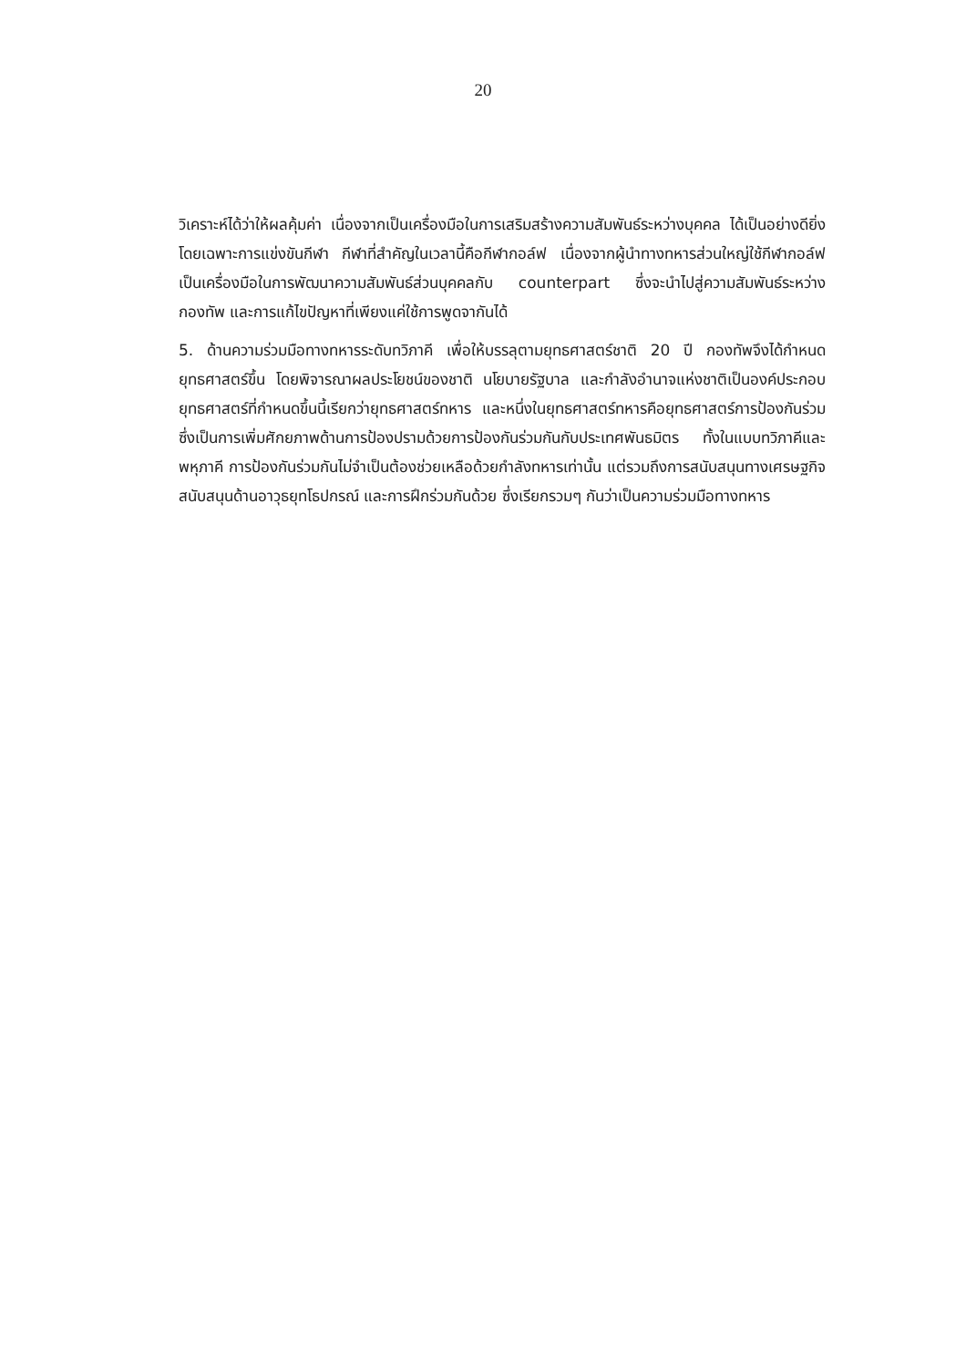20
วิเคราะห์ได้ว่าให้ผลคุ้มค่า เนื่องจากเป็นเครื่องมือในการเสริมสร้างความสัมพันธ์ระหว่างบุคคล ได้เป็นอย่างดียิ่ง โดยเฉพาะการแข่งขันกีฬา กีฬาที่สำคัญในเวลานี้คือกีฬากอล์ฟ เนื่องจากผู้นำทางทหารส่วนใหญ่ใช้กีฬากอล์ฟเป็นเครื่องมือในการพัฒนาความสัมพันธ์ส่วนบุคคลกับ counterpart ซึ่งจะนำไปสู่ความสัมพันธ์ระหว่างกองทัพ และการแก้ไขปัญหาที่เพียงแค่ใช้การพูดจากันได้
5. ด้านความร่วมมือทางทหารระดับทวิภาคี เพื่อให้บรรลุตามยุทธศาสตร์ชาติ 20 ปี กองทัพจึงได้กำหนดยุทธศาสตร์ขึ้น โดยพิจารณาผลประโยชน์ของชาติ นโยบายรัฐบาล และกำลังอำนาจแห่งชาติเป็นองค์ประกอบ ยุทธศาสตร์ที่กำหนดขึ้นนี้เรียกว่ายุทธศาสตร์ทหาร และหนึ่งในยุทธศาสตร์ทหารคือยุทธศาสตร์การป้องกันร่วม ซึ่งเป็นการเพิ่มศักยภาพด้านการป้องปรามด้วยการป้องกันร่วมกันกับประเทศพันธมิตร ทั้งในแบบทวิภาคีและพหุภาคี การป้องกันร่วมกันไม่จำเป็นต้องช่วยเหลือด้วยกำลังทหารเท่านั้น แต่รวมถึงการสนับสนุนทางเศรษฐกิจ สนับสนุนด้านอาวุธยุทโธปกรณ์ และการฝึกร่วมกันด้วย ซึ่งเรียกรวมๆ กันว่าเป็นความร่วมมือทางทหาร